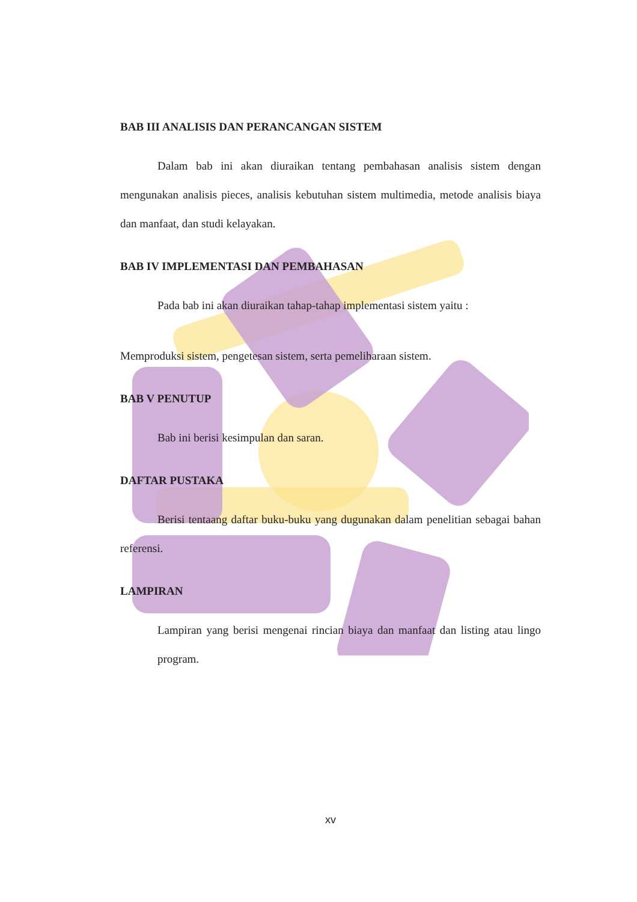BAB III ANALISIS DAN PERANCANGAN SISTEM
Dalam bab ini akan diuraikan tentang pembahasan analisis sistem dengan mengunakan analisis pieces, analisis kebutuhan sistem multimedia, metode analisis biaya dan manfaat, dan studi kelayakan.
BAB IV IMPLEMENTASI DAN PEMBAHASAN
Pada bab ini akan diuraikan tahap-tahap implementasi sistem yaitu :
Memproduksi sistem, pengetesan sistem, serta pemeliharaan sistem.
BAB V PENUTUP
Bab ini berisi kesimpulan dan saran.
DAFTAR PUSTAKA
Berisi tentaang daftar buku-buku yang dugunakan dalam penelitian sebagai bahan referensi.
LAMPIRAN
Lampiran yang berisi mengenai rincian biaya dan manfaat dan listing atau lingo program.
xv